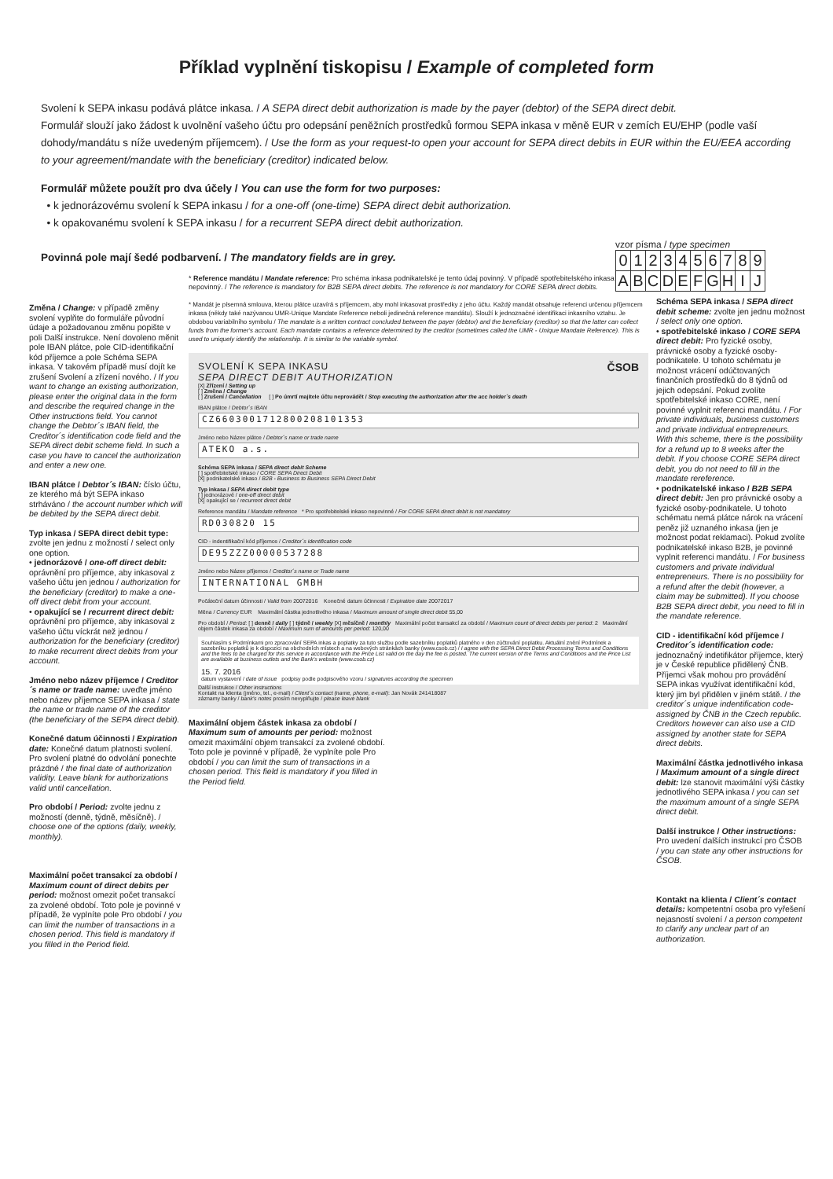Příklad vyplnění tiskopisu / Example of completed form
Svolení k SEPA inkasu podává plátce inkasa. / A SEPA direct debit authorization is made by the payer (debtor) of the SEPA direct debit.
Formulář slouží jako žádost k uvolnění vašeho účtu pro odepsání peněžních prostředků formou SEPA inkasa v měně EUR v zemích EU/EHP (podle vaší dohody/mandátu s níže uvedeným příjemcem). / Use the form as your request-to open your account for SEPA direct debits in EUR within the EU/EEA according to your agreement/mandate with the beneficiary (creditor) indicated below.
Formulář můžete použít pro dva účely / You can use the form for two purposes:
• k jednorázovému svolení k SEPA inkasu / for a one-off (one-time) SEPA direct debit authorization.
• k opakovanému svolení k SEPA inkasu / for a recurrent SEPA direct debit authorization.
Povinná pole mají šedé podbarvení. / The mandatory fields are in grey.
vzor písma / type specimen
| 0 | 1 | 2 | 3 | 4 | 5 | 6 | 7 | 8 | 9 |
| A | B | C | D | E | F | G | H | I | J |
Změna / Change: v případě změny svolení vyplňte do formuláře původní údaje a požadovanou změnu popište v poli Další instrukce. Není dovoleno měnit pole IBAN plátce, pole CID-identifikační kód příjemce a pole Schéma SEPA inkasa. V takovém případě musí dojít ke zrušení Svolení a zřízení nového. / If you want to change an existing authorization, please enter the original data in the form and describe the required change in the Other instructions field. You cannot change the Debtor´s IBAN field, the Creditor´s identification code field and the SEPA direct debit scheme field. In such a case you have to cancel the authorization and enter a new one.
IBAN plátce / Debtor´s IBAN: číslo účtu, ze kterého má být SEPA inkaso strháváno / the account number which will be debited by the SEPA direct debit.
Typ inkasa / SEPA direct debit type: zvolte jen jednu z možností / select only one option.
• jednorázové / one-off direct debit: oprávnění pro příjemce, aby inkasoval z vašeho účtu jen jednou / authorization for the beneficiary (creditor) to make a one-off direct debit from your account.
• opakující se / recurrent direct debit: oprávnění pro příjemce, aby inkasoval z vašeho účtu víckrát než jednou / authorization for the beneficiary (creditor) to make recurrent direct debits from your account.
Jméno nebo název příjemce / Creditor´s name or trade name: uveďte jméno nebo název příjemce SEPA inkasa / state the name or trade name of the creditor (the beneficiary of the SEPA direct debit).
Konečné datum účinnosti / Expiration date: Konečné datum platnosti svolení. Pro svolení platné do odvolání ponechte prázdné / the final date of authorization validity. Leave blank for authorizations valid until cancellation.
Pro období / Period: zvolte jednu z možností (denně, týdně, měsíčně). / choose one of the options (daily, weekly, monthly).
Maximální počet transakcí za období / Maximum count of direct debits per period: možnost omezit počet transakcí za zvolené období. Toto pole je povinné v případě, že vyplníte pole Pro období / you can limit the number of transactions in a chosen period. This field is mandatory if you filled in the Period field.
* Reference mandátu / Mandate reference: Pro schéma inkasa podnikatelské je tento údaj povinný. V případě spotřebitelského inkasa nepovinný. / The reference is mandatory for B2B SEPA direct debits. The reference is not mandatory for CORE SEPA direct debits.
* Mandát je písemná smlouva, kterou plátce uzavírá s příjemcem, aby mohl inkasovat prostředky z jeho účtu. Každý mandát obsahuje referenci určenou příjemcem inkasa (někdy také nazývanou UMR-Unique Mandate Reference neboli jedinečná reference mandátu). Slouží k jednoznačné identifikaci inkasního vztahu. Je obdobou variabilního symbolu / The mandate is a written contract concluded between the payer (debtor) and the beneficiary (creditor) so that the latter can collect funds from the former's account. Each mandate contains a reference determined by the creditor (sometimes called the UMR - Unique Mandate Reference). This is used to uniquely identify the relationship. It is similar to the variable symbol.
SVOLENÍ K SEPA INKASU
SEPA DIRECT DEBIT AUTHORIZATION
ČSOB
[X] Zřízení / Setting up
[ ] Změna / Change
[ ] Zrušení / Cancellation [ ] Po úmrtí majitele účtu neprovádět / Stop executing the authorization after the acc holder´s death
IBAN plátce / Debtor´s IBAN
CZ6603001712800208101353
Jméno nebo Název plátce / Debtor´s name or trade name
ATEKO a.s.
Schéma SEPA inkasa / SEPA direct debit Scheme
[ ] spotřebitelské inkaso / CORE SEPA Direct Debit
[X] podnikatelské inkaso / B2B - Business to Business SEPA Direct Debit
Typ inkasa / SEPA direct debit type
[ ] jednorázové / one-off direct debit
[X] opakující se / recurrent direct debit
Reference mandátu / Mandate reference * Pro spotřebitelské inkaso nepovinné / For CORE SEPA direct debit is not mandatory
RD030820 15
CID - indentifikační kód příjemce / Creditor´s identification code
DE95ZZZ00000537288
Jméno nebo Název příjemce / Creditor´s name or Trade name
INTERNATIONAL GMBH
Počáteční datum účinnosti / Valid from 20072016 Konečné datum účinnosti / Expiration date 20072017
Měna / Currency EUR Maximální částka jednotlivého inkasa / Maximum amount of single direct debit 55,00
Pro období / Period: [ ] denně / daily [ ] týdně / weekly [X] měsíčně / monthly Maximální počet transakcí za období / Maximum count of direct debits per period: 2 Maximální objem částek inkasa za období / Maximum sum of amounts per period: 120,00
Souhlasím s Podmínkami pro zpracování SEPA inkas a poplatky za tuto službu podle sazebníku poplatků platného v den zúčtování poplatku. Aktuální znění Podmínek a sazebníku poplatků je k dispozici na obchodních místech a na webových stránkách banky (www.csob.cz) / I agree with the SEPA Direct Debit Processing Terms and Conditions and the fees to be charged for this service in accordance with the Price List valid on the day the fee is posted. The current version of the Terms and Conditions and the Price List are available at business outlets and the Bank's website (www.csob.cz)
15. 7. 2016
datum vystavení / date of issue podpisy podle podpisového vzoru / signatures according the specimen
Další instrukce / Other instructions
Kontakt na klienta (jméno, tel., e-mail) / Client´s contact (name, phone, e-mail): Jan Novák 241418087
záznamy banky / bank's notes prosím nevyplňujte / please leave blank
Maximální objem částek inkasa za období / Maximum sum of amounts per period: možnost omezit maximální objem transakcí za zvolené období. Toto pole je povinné v případě, že vyplníte pole Pro období / you can limit the sum of transactions in a chosen period. This field is mandatory if you filled in the Period field.
Schéma SEPA inkasa / SEPA direct debit scheme: zvolte jen jednu možnost / select only one option.
• spotřebitelské inkaso / CORE SEPA direct debit: Pro fyzické osoby, právnické osoby a fyzické osoby-podnikatele. U tohoto schématu je možnost vrácení odúčtovaných finančních prostředků do 8 týdnů od jejich odepsání. Pokud zvolíte spotřebitelské inkaso CORE, není povinné vyplnit referenci mandátu. / For private individuals, business customers and private individual entrepreneurs. With this scheme, there is the possibility for a refund up to 8 weeks after the debit. If you choose CORE SEPA direct debit, you do not need to fill in the mandate rereference.
• podnikatelské inkaso / B2B SEPA direct debit: Jen pro právnické osoby a fyzické osoby-podnikatele. U tohoto schématu nemá plátce nárok na vrácení peněz již uznaného inkasa (jen je možnost podat reklamaci). Pokud zvolíte podnikatelské inkaso B2B, je povinné vyplnit referenci mandátu. / For business customers and private individual entrepreneurs. There is no possibility for a refund after the debit (however, a claim may be submitted). If you choose B2B SEPA direct debit, you need to fill in the mandate reference.
CID - identifikační kód příjemce / Creditor´s identification code: jednoznačný indetifikátor příjemce, který je v České republice přidělený ČNB. Příjemci však mohou pro provádění SEPA inkas využívat identifikační kód, který jim byl přidělen v jiném státě. / the creditor´s unique indentification code-assigned by ČNB in the Czech republic. Creditors however can also use a CID assigned by another state for SEPA direct debits.
Maximální částka jednotlivého inkasa / Maximum amount of a single direct debit: lze stanovit maximální výši částky jednotlivého SEPA inkasa / you can set the maximum amount of a single SEPA direct debit.
Další instrukce / Other instructions: Pro uvedení dalších instrukcí pro ČSOB / you can state any other instructions for ČSOB.
Kontakt na klienta / Client´s contact details: kompetentní osoba pro vyřešení nejasností svolení / a person competent to clarify any unclear part of an authorization.